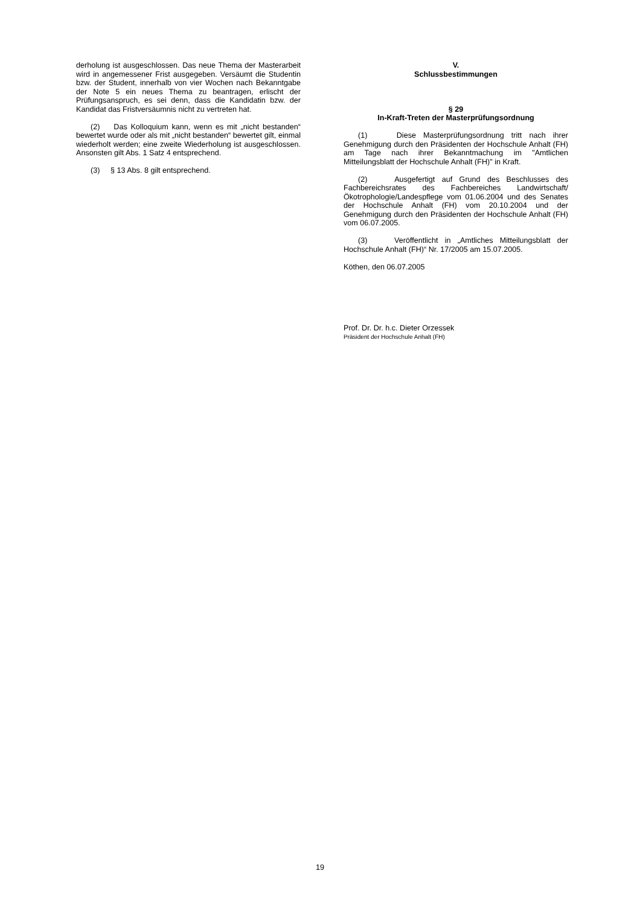derholung ist ausgeschlossen. Das neue Thema der Masterarbeit wird in angemessener Frist ausgegeben. Versäumt die Studentin bzw. der Student, innerhalb von vier Wochen nach Bekanntgabe der Note 5 ein neues Thema zu beantragen, erlischt der Prüfungsanspruch, es sei denn, dass die Kandidatin bzw. der Kandidat das Fristversäumnis nicht zu vertreten hat.
(2) Das Kolloquium kann, wenn es mit „nicht bestanden“ bewertet wurde oder als mit „nicht bestanden“ bewertet gilt, einmal wiederholt werden; eine zweite Wiederholung ist ausgeschlossen. Ansonsten gilt Abs. 1 Satz 4 entsprechend.
(3) § 13 Abs. 8 gilt entsprechend.
V.
Schlussbestimmungen
§ 29
In-Kraft-Treten der Masterprüfungsordnung
(1) Diese Masterprüfungsordnung tritt nach ihrer Genehmigung durch den Präsidenten der Hochschule Anhalt (FH) am Tage nach ihrer Bekanntmachung im "Amtlichen Mitteilungsblatt der Hochschule Anhalt (FH)" in Kraft.
(2) Ausgefertigt auf Grund des Beschlusses des Fachbereichsrates des Fachbereiches Landwirtschaft/Ökotrophologie/Landespflege vom 01.06.2004 und des Senates der Hochschule Anhalt (FH) vom 20.10.2004 und der Genehmigung durch den Präsidenten der Hochschule Anhalt (FH) vom 06.07.2005.
(3) Veröffentlicht in „Amtliches Mitteilungsblatt der Hochschule Anhalt (FH)“ Nr. 17/2005 am 15.07.2005.
Köthen, den 06.07.2005
Prof. Dr. Dr. h.c. Dieter Orzessek
Präsident der Hochschule Anhalt (FH)
19